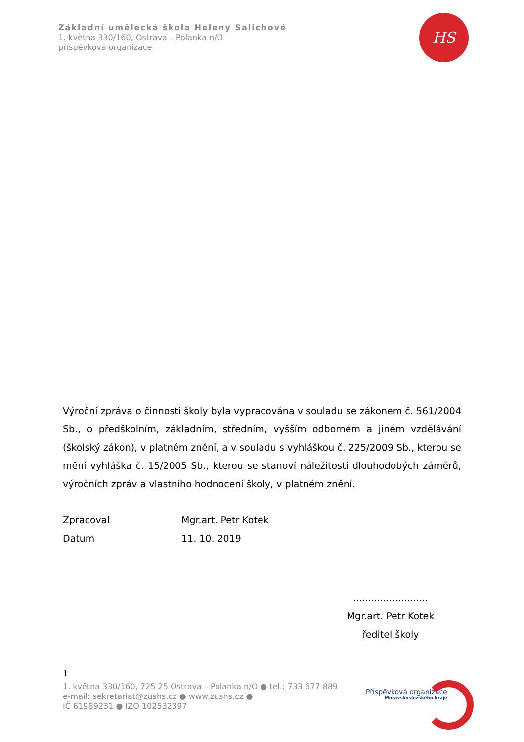Základní umělecká škola Heleny Salichové
1. května 330/160, Ostrava – Polanka n/O
příspěvková organizace
HS
Výroční zpráva o činnosti školy byla vypracována v souladu se zákonem č. 561/2004 Sb., o předškolním, základním, středním, vyšším odborném a jiném vzdělávání (školský zákon), v platném znění, a v souladu s vyhláškou č. 225/2009 Sb., kterou se mění vyhláška č. 15/2005 Sb., kterou se stanoví náležitosti dlouhodobých záměrů, výročních zpráv a vlastního hodnocení školy, v platném znění.
Zpracoval Mgr.art. Petr Kotek
Datum 11. 10. 2019
.........................
Mgr.art. Petr Kotek
ředitel školy
1
1. května 330/160, 725 25 Ostrava – Polanka n/O ● tel.: 733 677 889
e-mail: sekretariat@zushs.cz ● www.zushs.cz ●
IČ 61989231 ● IZO 102532397
Příspěvková organizace
Moravskoslezského kraje